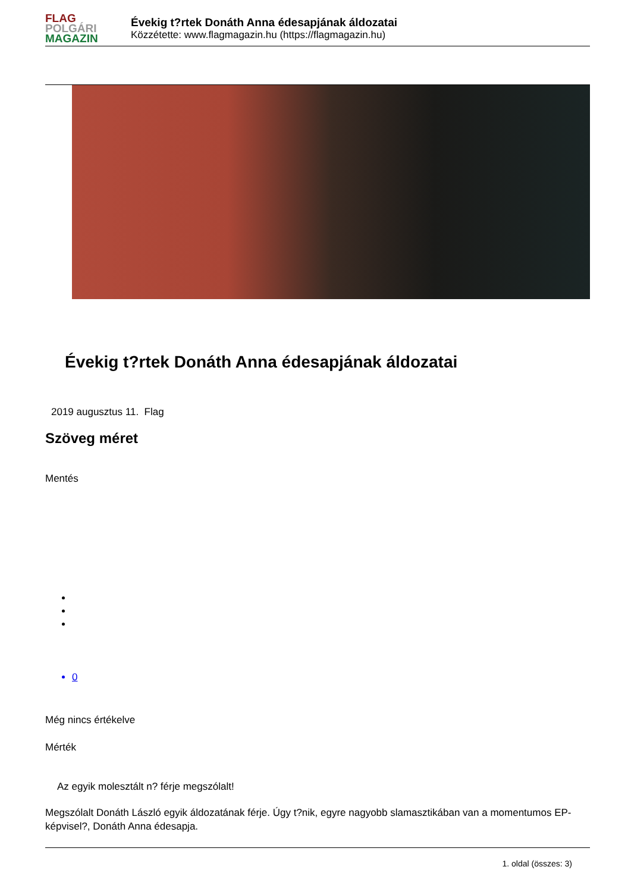FLAG
POLGÁRI
MAGAZIN
Évekig t?rtek Donáth Anna édesapjának áldozatai
Közzétette: www.flagmagazin.hu (https://flagmagazin.hu)
Évekig t?rtek Donáth Anna édesapjának áldozatai
2019 augusztus 11. Flag
Szöveg méret
Mentés
0
Még nincs értékelve
Mérték
Az egyik molesztált n? férje megszólalt!
Megszólalt Donáth László egyik áldozatának férje. Úgy t?nik, egyre nagyobb slamasztikában van a momentumos EP-képvisel?, Donáth Anna édesapja.
1. oldal (összes: 3)